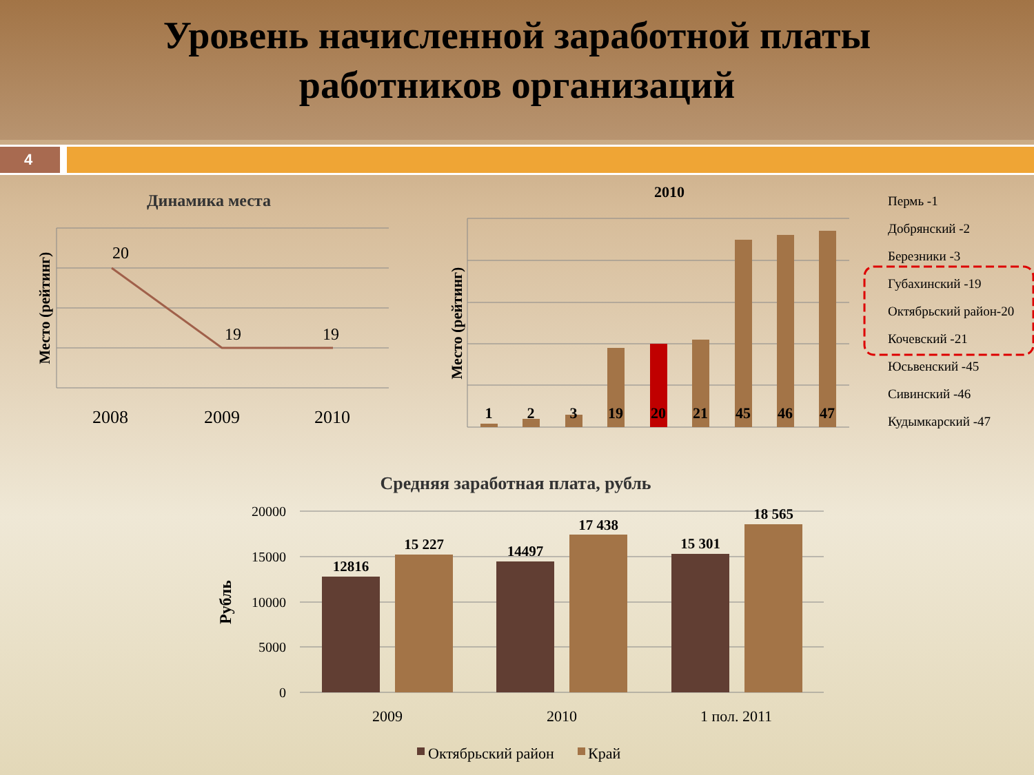Уровень начисленной заработной платы
работников организаций
4
Динамика места
20
19
19
2008
2009
2010
Место (рейтинг)
2010
1
2
3
19
20
21
45
46
47
Место (рейтинг)
Пермь -1
Добрянский -2
Березники -3
Губахинский -19
Октябрьский район-20
Кочевский -21
Юсьвенский -45
Сивинский -46
Кудымкарский -47
Средняя заработная плата, рубль
20000
15000
10000
5000
0
Рубль
12816
15 227
14497
17 438
15 301
18 565
2009
2010
1 пол. 2011
Октябрьский район
Край